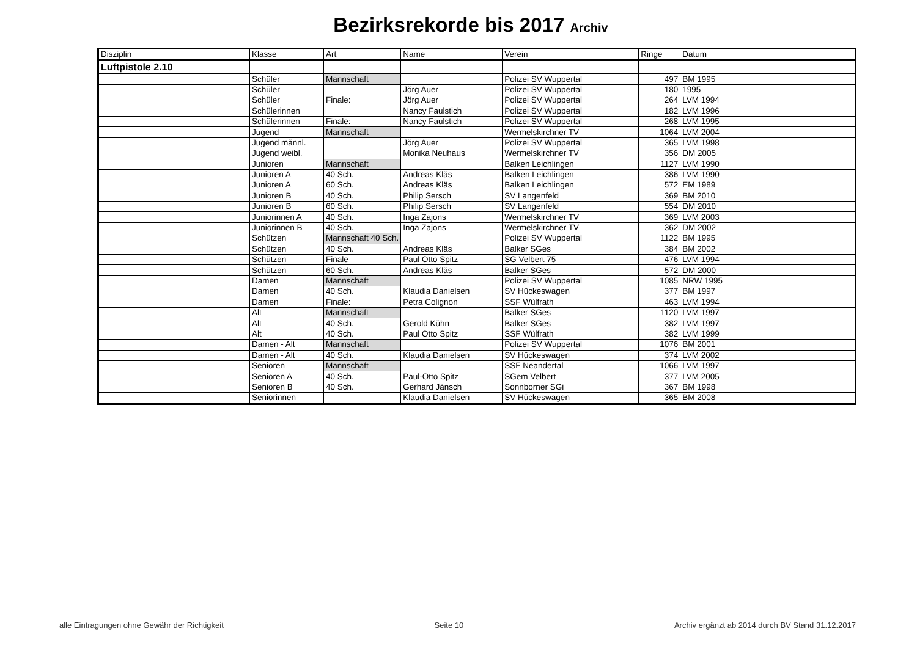Bezirksrekorde bis 2017 Archiv
| Disziplin | Klasse | Art | Name | Verein | Ringe | Datum |
| --- | --- | --- | --- | --- | --- | --- |
| Luftpistole 2.10 | | | | | | |
| | Schüler | Mannschaft | | Polizei SV Wuppertal | 497 | BM 1995 |
| | Schüler | | Jörg Auer | Polizei SV Wuppertal | 180 | 1995 |
| | Schüler | Finale: | Jörg Auer | Polizei SV Wuppertal | 264 | LVM 1994 |
| | Schülerinnen | | Nancy Faulstich | Polizei SV Wuppertal | 182 | LVM 1996 |
| | Schülerinnen | Finale: | Nancy Faulstich | Polizei SV Wuppertal | 268 | LVM 1995 |
| | Jugend | Mannschaft | | Wermelskirchner TV | 1064 | LVM 2004 |
| | Jugend männl. | | Jörg Auer | Polizei SV Wuppertal | 365 | LVM 1998 |
| | Jugend weibl. | | Monika Neuhaus | Wermelskirchner TV | 356 | DM 2005 |
| | Junioren | Mannschaft | | Balken Leichlingen | 1127 | LVM 1990 |
| | Junioren A | 40 Sch. | Andreas Kläs | Balken Leichlingen | 386 | LVM 1990 |
| | Junioren A | 60 Sch. | Andreas Kläs | Balken Leichlingen | 572 | EM 1989 |
| | Junioren B | 40 Sch. | Philip Sersch | SV Langenfeld | 369 | BM 2010 |
| | Junioren B | 60 Sch. | Philip Sersch | SV Langenfeld | 554 | DM 2010 |
| | Juniorinnen A | 40 Sch. | Inga Zajons | Wermelskirchner TV | 369 | LVM 2003 |
| | Juniorinnen B | 40 Sch. | Inga Zajons | Wermelskirchner TV | 362 | DM 2002 |
| | Schützen | Mannschaft 40 Sch. | | Polizei SV Wuppertal | 1122 | BM 1995 |
| | Schützen | 40 Sch. | Andreas Kläs | Balker SGes | 384 | BM 2002 |
| | Schützen | Finale | Paul Otto Spitz | SG Velbert 75 | 476 | LVM 1994 |
| | Schützen | 60 Sch. | Andreas Kläs | Balker SGes | 572 | DM 2000 |
| | Damen | Mannschaft | | Polizei SV Wuppertal | 1085 | NRW 1995 |
| | Damen | 40 Sch. | Klaudia Danielsen | SV Hückeswagen | 377 | BM 1997 |
| | Damen | Finale: | Petra Colignon | SSF Wülfrath | 463 | LVM 1994 |
| | Alt | Mannschaft | | Balker SGes | 1120 | LVM 1997 |
| | Alt | 40 Sch. | Gerold Kühn | Balker SGes | 382 | LVM 1997 |
| | Alt | 40 Sch. | Paul Otto Spitz | SSF Wülfrath | 382 | LVM 1999 |
| | Damen - Alt | Mannschaft | | Polizei SV Wuppertal | 1076 | BM 2001 |
| | Damen - Alt | 40 Sch. | Klaudia Danielsen | SV Hückeswagen | 374 | LVM 2002 |
| | Senioren | Mannschaft | | SSF Neandertal | 1066 | LVM 1997 |
| | Senioren A | 40 Sch. | Paul-Otto Spitz | SGem Velbert | 377 | LVM 2005 |
| | Senioren B | 40 Sch. | Gerhard Jänsch | Sonnborner SGi | 367 | BM 1998 |
| | Seniorinnen | | Klaudia Danielsen | SV Hückeswagen | 365 | BM 2008 |
alle Eintragungen ohne Gewähr der Richtigkeit Seite 10 Archiv ergänzt ab 2014 durch BV Stand 31.12.2017